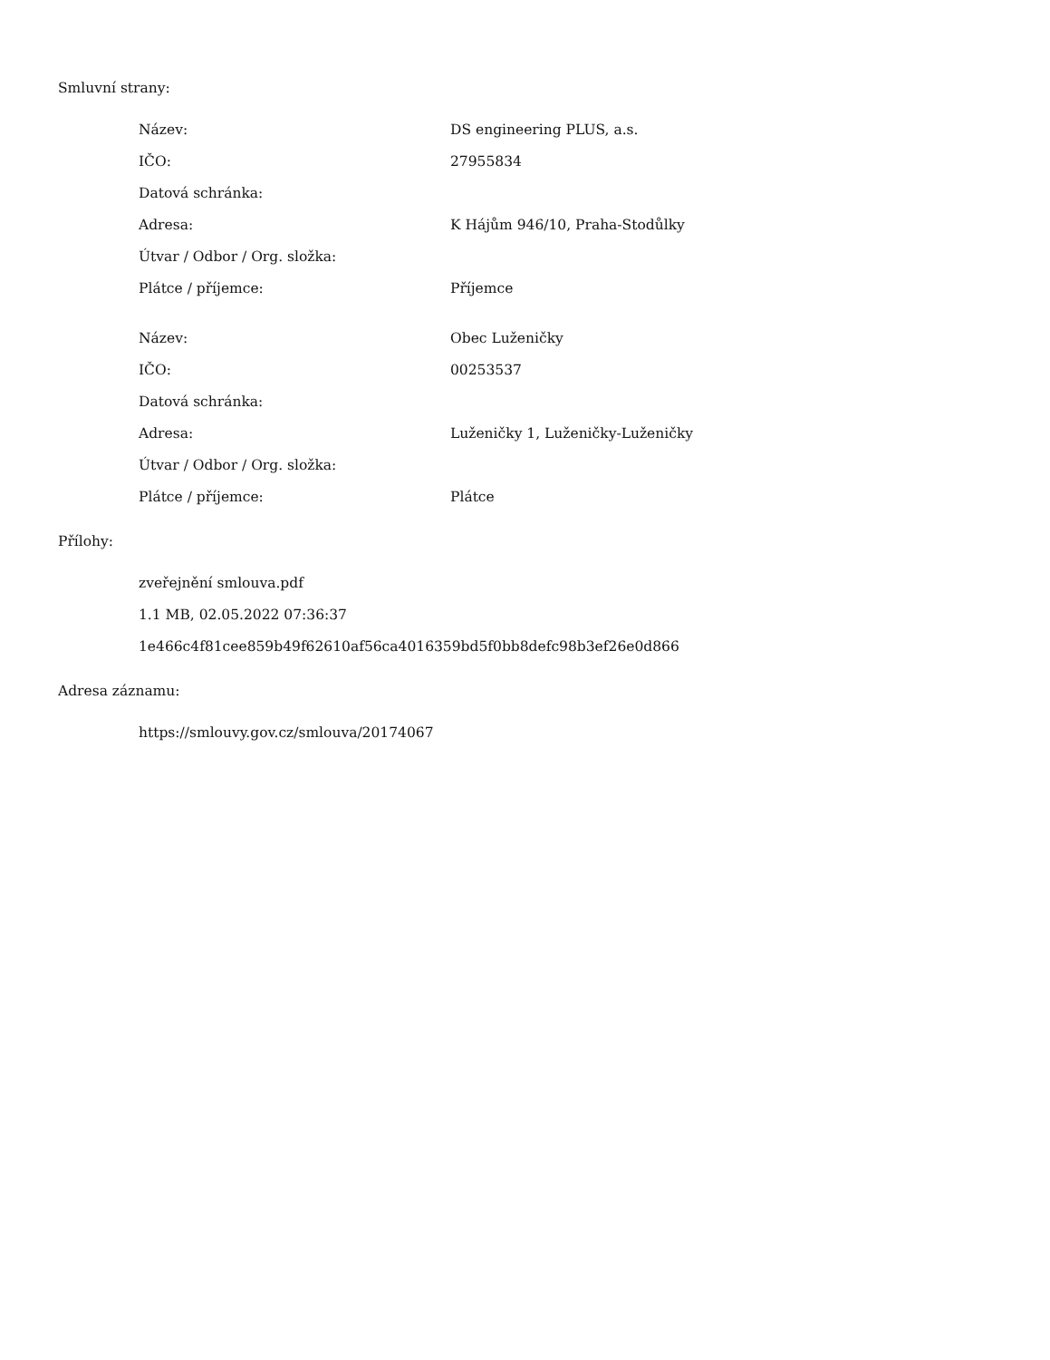Smluvní strany:
| Název: | DS engineering PLUS, a.s. |
| IČO: | 27955834 |
| Datová schránka: | |
| Adresa: | K Hájům 946/10, Praha-Stodůlky |
| Útvar / Odbor / Org. složka: | |
| Plátce / příjemce: | Příjemce |
| Název: | Obec Luženičky |
| IČO: | 00253537 |
| Datová schránka: | |
| Adresa: | Luženičky 1, Luženičky-Luženičky |
| Útvar / Odbor / Org. složka: | |
| Plátce / příjemce: | Plátce |
Přílohy:
zveřejnění smlouva.pdf
1.1 MB, 02.05.2022 07:36:37
1e466c4f81cee859b49f62610af56ca4016359bd5f0bb8defc98b3ef26e0d866
Adresa záznamu:
https://smlouvy.gov.cz/smlouva/20174067